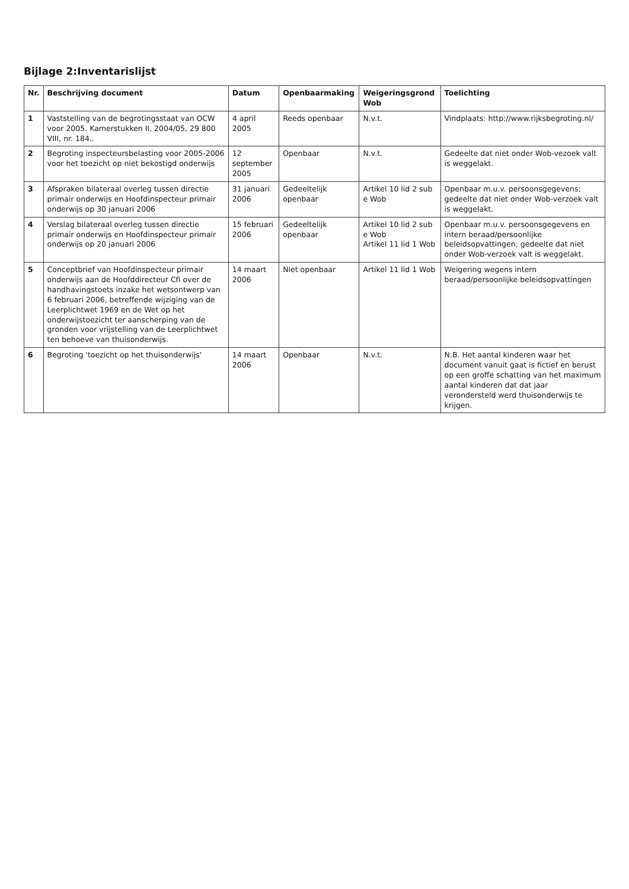Bijlage 2:Inventarislijst
| Nr. | Beschrijving document | Datum | Openbaarmaking | Weigeringsgrond Wob | Toelichting |
| --- | --- | --- | --- | --- | --- |
| 1 | Vaststelling van de begrotingsstaat van OCW voor 2005. Kamerstukken II, 2004/05, 29 800 VIII, nr. 184.. | 4 april 2005 | Reeds openbaar | N.v.t. | Vindplaats: http://www.rijksbegroting.nl/ |
| 2 | Begroting inspecteursbelasting voor 2005-2006 voor het toezicht op niet bekostigd onderwijs | 12 september 2005 | Openbaar | N.v.t. | Gedeelte dat niet onder Wob-vezoek valt is weggelakt. |
| 3 | Afspraken bilateraal overleg tussen directie primair onderwijs en Hoofdinspecteur primair onderwijs op 30 januari 2006 | 31 januari 2006 | Gedeeltelijk openbaar | Artikel 10 lid 2 sub e Wob | Openbaar m.u.v. persoonsgegevens; gedeelte dat niet onder Wob-verzoek valt is weggelakt. |
| 4 | Verslag bilateraal overleg tussen directie primair onderwijs en Hoofdinspecteur primair onderwijs op 20 januari 2006 | 15 februari 2006 | Gedeeltelijk openbaar | Artikel 10 lid 2 sub e Wob Artikel 11 lid 1 Wob | Openbaar m.u.v. persoonsgegevens en intern beraad/persoonlijke beleidsopvattingen; gedeelte dat niet onder Wob-verzoek valt is weggelakt. |
| 5 | Conceptbrief van Hoofdinspecteur primair onderwijs aan de Hoofddirecteur Cfi over de handhavingstoets inzake het wetsontwerp van 6 februari 2006, betreffende wijziging van de Leerplichtwet 1969 en de Wet op het onderwijstoezicht ter aanscherping van de gronden voor vrijstelling van de Leerplichtwet ten behoeve van thuisonderwijs. | 14 maart 2006 | Niet openbaar | Artikel 11 lid 1 Wob | Weigering wegens intern beraad/persoonlijke beleidsopvattingen |
| 6 | Begroting 'toezicht op het thuisonderwijs' | 14 maart 2006 | Openbaar | N.v.t. | N.B. Het aantal kinderen waar het document vanuit gaat is fictief en berust op een groffe schatting van het maximum aantal kinderen dat dat jaar verondersteld werd thuisonderwijs te krijgen. |